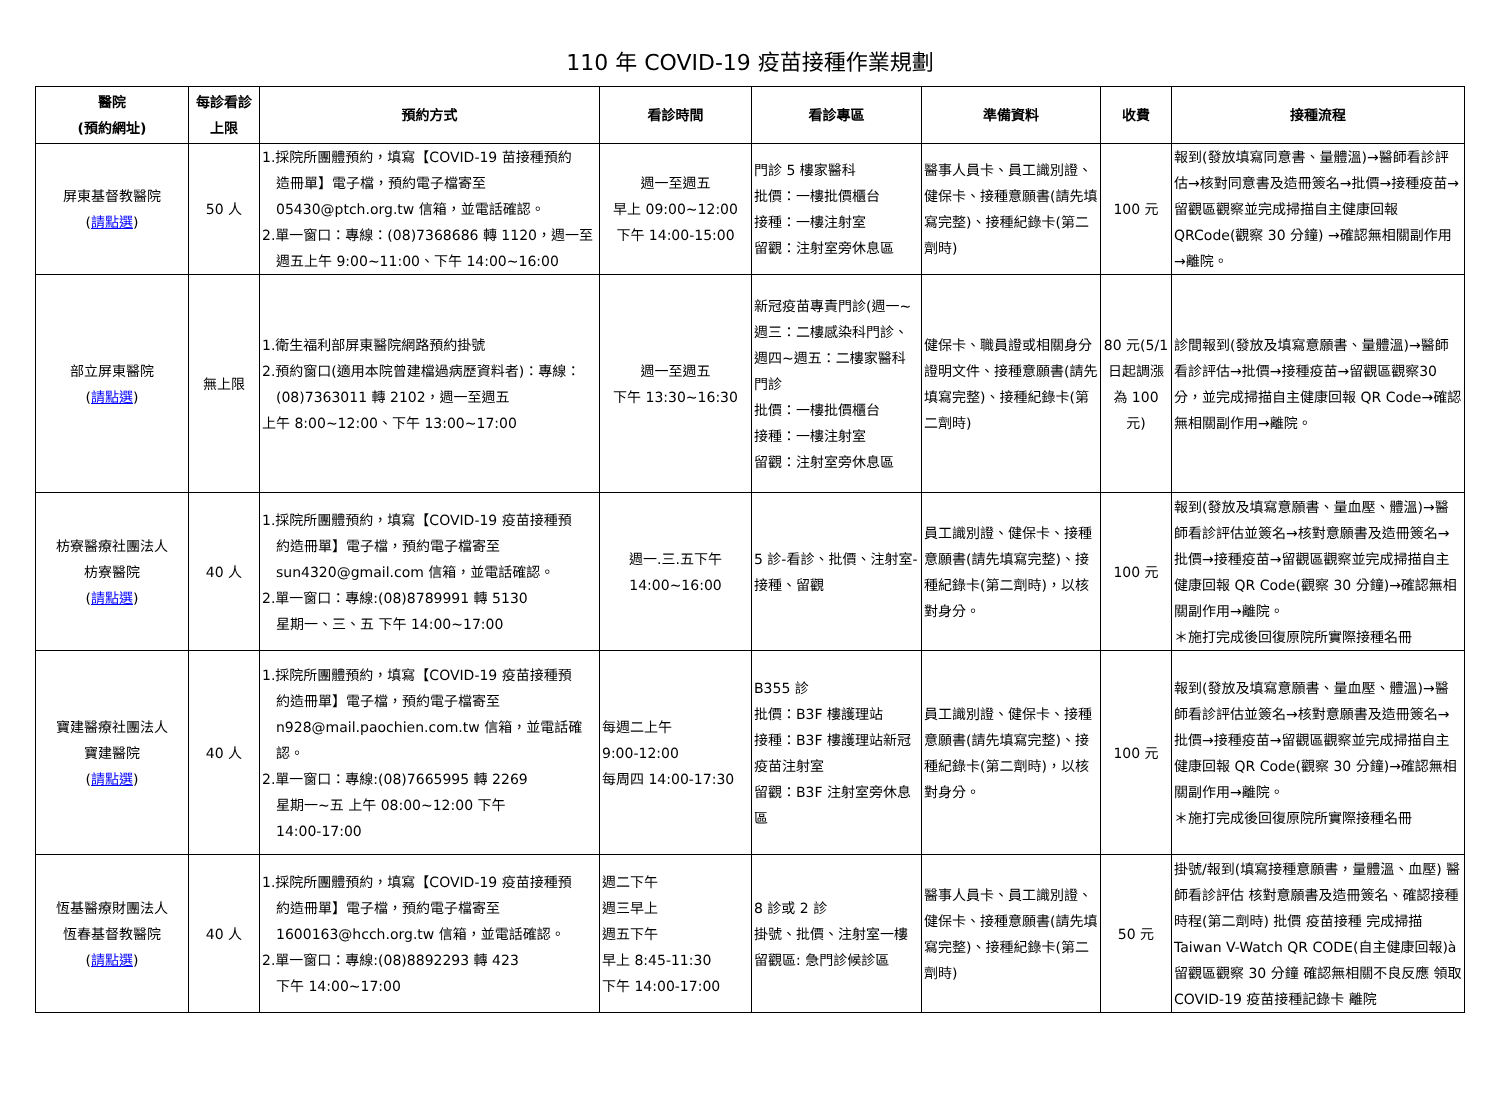110 年 COVID-19 疫苗接種作業規劃
| 醫院 (預約網址) | 每診看診 上限 | 預約方式 | 看診時間 | 看診專區 | 準備資料 | 收費 | 接種流程 |
| --- | --- | --- | --- | --- | --- | --- | --- |
| 屏東基督教醫院 ( 請點選 ) | 50 人 | 1.採院所團體預約，填寫【COVID-19 苗接種預約 造冊單】電子檔，預約電子檔寄至 05430@ptch.org.tw 信箱，並電話確認。 2.單一窗口：專線：(08)7368686 轉 1120，週一至 週五上午 9:00~11:00、下午 14:00~16:00 | 週一至週五 早上 09:00~12:00 下午 14:00-15:00 | 門診 5 樓家醫科 批價：一樓批價櫃台 接種：一樓注射室 留觀：注射室旁休息區 | 醫事人員卡、員工識別證、健保卡、接種意願書(請先填寫完整)、接種紀錄卡(第二劑時) | 100 元 | 報到(發放填寫同意書、量體溫)→醫師看診評估→核對同意書及造冊簽名→批價→接種疫苗→留觀區觀察並完成掃描自主健康回報QRCode(觀察 30 分鐘) →確認無相關副作用→離院。 |
| 部立屏東醫院 ( 請點選 ) | 無上限 | 1.衛生福利部屏東醫院網路預約掛號 2.預約窗口(適用本院曾建檔過病歷資料者)：專線： (08)7363011 轉 2102，週一至週五 上午 8:00~12:00、下午 13:00~17:00 | 週一至週五 下午 13:30~16:30 | 新冠疫苗專責門診(週一~週三：二樓感染科門診、週四~週五：二樓家醫科門診 批價：一樓批價櫃台 接種：一樓注射室 留觀：注射室旁休息區 | 健保卡、職員證或相關身分證明文件、接種意願書(請先填寫完整)、接種紀錄卡(第二劑時) | 80 元(5/1 日起調漲為 100 元) | 診間報到(發放及填寫意願書、量體溫)→醫師看診評估→批價→接種疫苗→留觀區觀察30 分，並完成掃描自主健康回報 QR Code→確認無相關副作用→離院。 |
| 枋寮醫療社團法人 枋寮醫院 ( 請點選 ) | 40 人 | 1.採院所團體預約，填寫【COVID-19 疫苗接種預 約造冊單】電子檔，預約電子檔寄至 sun4320@gmail.com 信箱，並電話確認。 2.單一窗口：專線:(08)8789991 轉 5130 星期一、三、五 下午 14:00~17:00 | 週一.三.五下午 14:00~16:00 | 5 診-看診、批價、注射室-接種、留觀 | 員工識別證、健保卡、接種意願書(請先填寫完整)、接種紀錄卡(第二劑時)，以核對身分。 | 100 元 | 報到(發放及填寫意願書、量血壓、體溫)→醫師看診評估並簽名→核對意願書及造冊簽名→批價→接種疫苗→留觀區觀察並完成掃描自主健康回報 QR Code(觀察 30 分鐘)→確認無相關副作用→離院。 ＊施打完成後回復原院所實際接種名冊 |
| 寶建醫療社團法人 寶建醫院 ( 請點選 ) | 40 人 | 1.採院所團體預約，填寫【COVID-19 疫苗接種預 約造冊單】電子檔，預約電子檔寄至 n928@mail.paochien.com.tw 信箱，並電話確認。 2.單一窗口：專線:(08)7665995 轉 2269 星期一~五 上午 08:00~12:00 下午 14:00-17:00 | 每週二上午 9:00-12:00 每周四 14:00-17:30 | B355 診 批價：B3F 樓護理站 接種：B3F 樓護理站新冠疫苗注射室 留觀：B3F 注射室旁休息區 | 員工識別證、健保卡、接種意願書(請先填寫完整)、接種紀錄卡(第二劑時)，以核對身分。 | 100 元 | 報到(發放及填寫意願書、量血壓、體溫)→醫師看診評估並簽名→核對意願書及造冊簽名→批價→接種疫苗→留觀區觀察並完成掃描自主健康回報 QR Code(觀察 30 分鐘)→確認無相關副作用→離院。 ＊施打完成後回復原院所實際接種名冊 |
| 恆基醫療財團法人 恆春基督教醫院 ( 請點選 ) | 40 人 | 1.採院所團體預約，填寫【COVID-19 疫苗接種預 約造冊單】電子檔，預約電子檔寄至 1600163@hcch.org.tw 信箱，並電話確認。 2.單一窗口：專線:(08)8892293 轉 423 下午 14:00~17:00 | 週二下午 週三早上 週五下午 早上 8:45-11:30 下午 14:00-17:00 | 8 診或 2 診 掛號、批價、注射室一樓 留觀區: 急門診候診區 | 醫事人員卡、員工識別證、健保卡、接種意願書(請先填寫完整)、接種紀錄卡(第二劑時) | 50 元 | 掛號/報到(填寫接種意願書，量體溫、血壓) 醫師看診評估 核對意願書及造冊簽名、確認接種時程(第二劑時) 批價 疫苗接種 完成掃描 Taiwan V-Watch QR CODE(自主健康回報)à留觀區觀察 30 分鐘 確認無相關不良反應 領取 COVID-19 疫苗接種記錄卡 離院 |